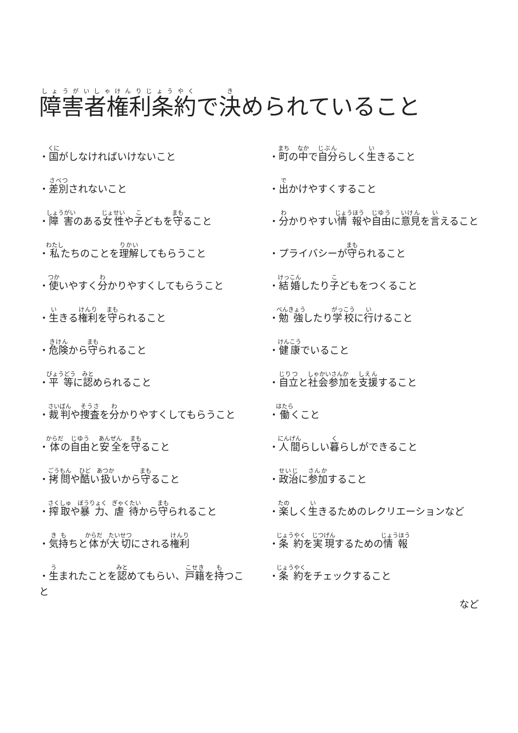障害者権利条約で決められていること
・国がしなければいけないこと
・差別されないこと
・障害のある女性や子どもを守ること
・私たちのことを理解してもらうこと
・使いやすく分かりやすくしてもらうこと
・生きる権利を守られること
・危険から守られること
・平等に認められること
・裁判や捜査を分かりやすくしてもらうこと
・体の自由と安全を守ること
・拷問や酷い扱いから守ること
・搾取や暴力、虐待から守られること
・気持ちと体が大切にされる権利
・生まれたことを認めてもらい、戸籍を持つこと
・町の中で自分らしく生きること
・出かけやすくすること
・分かりやすい情報や自由に意見を言えること
・プライバシーが守られること
・結婚したり子どもをつくること
・勉強したり学校に行けること
・健康でいること
・自立と社会参加を支援すること
・働くこと
・人間らしい暮らしができること
・政治に参加すること
・楽しく生きるためのレクリエーションなど
・条約を実現するための情報
・条約をチェックすること
など